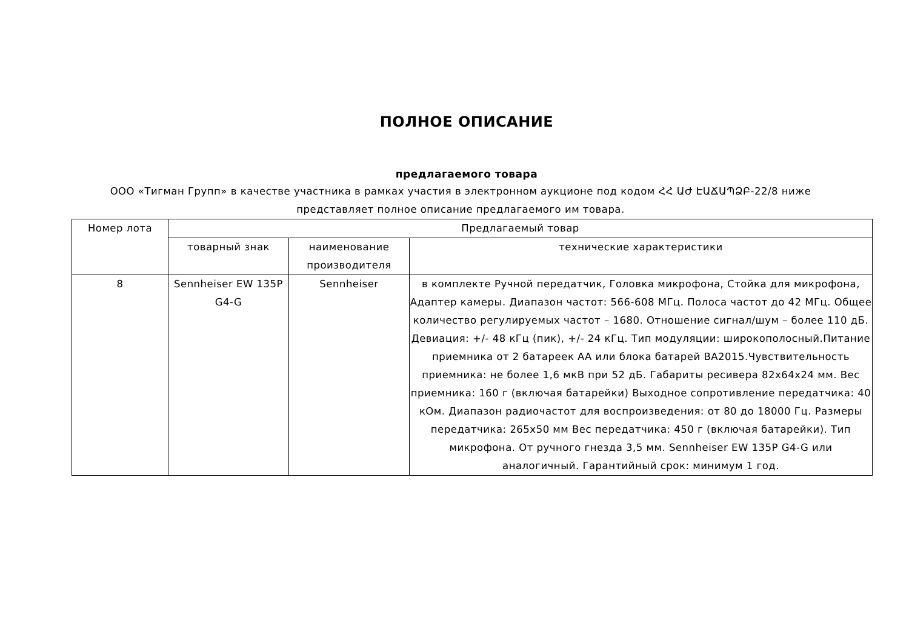ПОЛНОЕ ОПИСАНИЕ
предлагаемого товара
ООО «Тигман Групп» в качестве участника в рамках участия в электронном аукционе под кодом ՀՀ ԱԺ ԷԱՃԱՊՁԲ-22/8 ниже представляет полное описание предлагаемого им товара.
| Номер лота | Предлагаемый товар | | |
| --- | --- | --- | --- |
| | товарный знак | наименование производителя | технические характеристики |
| 8 | Sennheiser EW 135P G4-G | Sennheiser | в комплекте Ручной передатчик, Головка микрофона, Стойка для микрофона, Адаптер камеры. Диапазон частот: 566-608 МГц. Полоса частот до 42 МГц. Общее количество регулируемых частот – 1680. Отношение сигнал/шум – более 110 дБ. Девиация: +/- 48 кГц (пик), +/- 24 кГц. Тип модуляции: широкополосный.Питание приемника от 2 батареек АА или блока батарей BA2015.Чувствительность приемника: не более 1,6 мкВ при 52 дБ. Габариты ресивера 82x64x24 мм. Вес приемника: 160 г (включая батарейки) Выходное сопротивление передатчика: 40 кОм. Диапазон радиочастот для воспроизведения: от 80 до 18000 Гц. Размеры передатчика: 265x50 мм Вес передатчика: 450 г (включая батарейки). Тип микрофона. От ручного гнезда 3,5 мм. Sennheiser EW 135P G4-G или аналогичный. Гарантийный срок: минимум 1 год. |